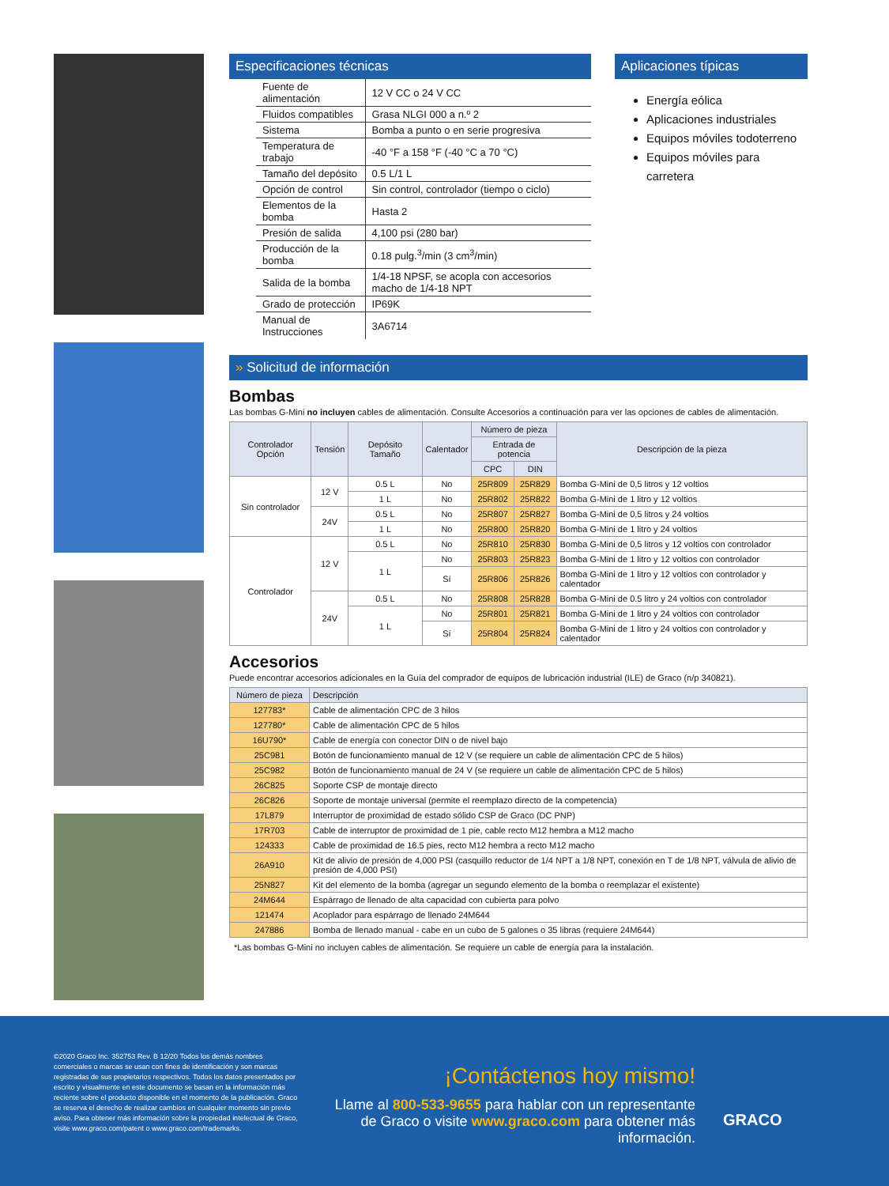Especificaciones técnicas
| Fuente de alimentación | 12 V CC o 24 V CC |
| Fluidos compatibles | Grasa NLGI 000 a n.º 2 |
| Sistema | Bomba a punto o en serie progresiva |
| Temperatura de trabajo | -40 °F a 158 °F (-40 °C a 70 °C) |
| Tamaño del depósito | 0.5 L/1 L |
| Opción de control | Sin control, controlador (tiempo o ciclo) |
| Elementos de la bomba | Hasta 2 |
| Presión de salida | 4,100 psi (280 bar) |
| Producción de la bomba | 0.18 pulg.<sup>3</sup>/min (3 cm<sup>3</sup>/min) |
| Salida de la bomba | 1/4-18 NPSF, se acopla con accesorios macho de 1/4-18 NPT |
| Grado de protección | IP69K |
| Manual de Instrucciones | 3A6714 |
Aplicaciones típicas
Energía eólica
Aplicaciones industriales
Equipos móviles todoterreno
Equipos móviles para carretera
» Solicitud de información
Bombas
Las bombas G-Mini no incluyen cables de alimentación. Consulte Accesorios a continuación para ver las opciones de cables de alimentación.
| Controlador Opción | Tensión | Depósito Tamaño | Calentador | Número de pieza | | Descripción de la pieza |
| --- | --- | --- | --- | --- | --- | --- |
| | | | | Entrada de potencia | | |
| | | | | CPC | DIN | |
| Sin controlador | 12 V | 0.5 L | No | 25R809 | 25R829 | Bomba G-Mini de 0,5 litros y 12 voltios |
| | | 1 L | No | 25R802 | 25R822 | Bomba G-Mini de 1 litro y 12 voltios |
| | 24V | 0.5 L | No | 25R807 | 25R827 | Bomba G-Mini de 0,5 litros y 24 voltios |
| | | 1 L | No | 25R800 | 25R820 | Bomba G-Mini de 1 litro y 24 voltios |
| Controlador | 12 V | 0.5 L | No | 25R810 | 25R830 | Bomba G-Mini de 0,5 litros y 12 voltios con controlador |
| | | 1 L | No | 25R803 | 25R823 | Bomba G-Mini de 1 litro y 12 voltios con controlador |
| | | | Sí | 25R806 | 25R826 | Bomba G-Mini de 1 litro y 12 voltios con controlador y calentador |
| | 24V | 0.5 L | No | 25R808 | 25R828 | Bomba G-Mini de 0.5 litro y 24 voltios con controlador |
| | | 1 L | No | 25R801 | 25R821 | Bomba G-Mini de 1 litro y 24 voltios con controlador |
| | | | Sí | 25R804 | 25R824 | Bomba G-Mini de 1 litro y 24 voltios con controlador y calentador |
Accesorios
Puede encontrar accesorios adicionales en la Guía del comprador de equipos de lubricación industrial (ILE) de Graco (n/p 340821).
| Número de pieza | Descripción |
| --- | --- |
| 127783* | Cable de alimentación CPC de 3 hilos |
| 127780* | Cable de alimentación CPC de 5 hilos |
| 16U790* | Cable de energía con conector DIN o de nivel bajo |
| 25C981 | Botón de funcionamiento manual de 12 V (se requiere un cable de alimentación CPC de 5 hilos) |
| 25C982 | Botón de funcionamiento manual de 24 V (se requiere un cable de alimentación CPC de 5 hilos) |
| 26C825 | Soporte CSP de montaje directo |
| 26C826 | Soporte de montaje universal (permite el reemplazo directo de la competencia) |
| 17L879 | Interruptor de proximidad de estado sólido CSP de Graco (DC PNP) |
| 17R703 | Cable de interruptor de proximidad de 1 pie, cable recto M12 hembra a M12 macho |
| 124333 | Cable de proximidad de 16.5 pies, recto M12 hembra a recto M12 macho |
| 26A910 | Kit de alivio de presión de 4,000 PSI (casquillo reductor de 1/4 NPT a 1/8 NPT, conexión en T de 1/8 NPT, válvula de alivio de presión de 4,000 PSI) |
| 25N827 | Kit del elemento de la bomba (agregar un segundo elemento de la bomba o reemplazar el existente) |
| 24M644 | Espárrago de llenado de alta capacidad con cubierta para polvo |
| 121474 | Acoplador para espárrago de llenado 24M644 |
| 247886 | Bomba de llenado manual - cabe en un cubo de 5 galones o 35 libras (requiere 24M644) |
*Las bombas G-Mini no incluyen cables de alimentación. Se requiere un cable de energía para la instalación.
©2020 Graco Inc. 352753 Rev. B 12/20 Todos los demás nombres comerciales o marcas se usan con fines de identificación y son marcas registradas de sus propietarios respectivos. Todos los datos presentados por escrito y visualmente en este documento se basan en la información más reciente sobre el producto disponible en el momento de la publicación. Graco se reserva el derecho de realizar cambios en cualquier momento sin previo aviso. Para obtener más información sobre la propiedad intelectual de Graco, visite www.graco.com/patent o www.graco.com/trademarks.
¡Contáctenos hoy mismo!
Llame al 800-533-9655 para hablar con un representante de Graco o visite www.graco.com para obtener más información.
GRACO